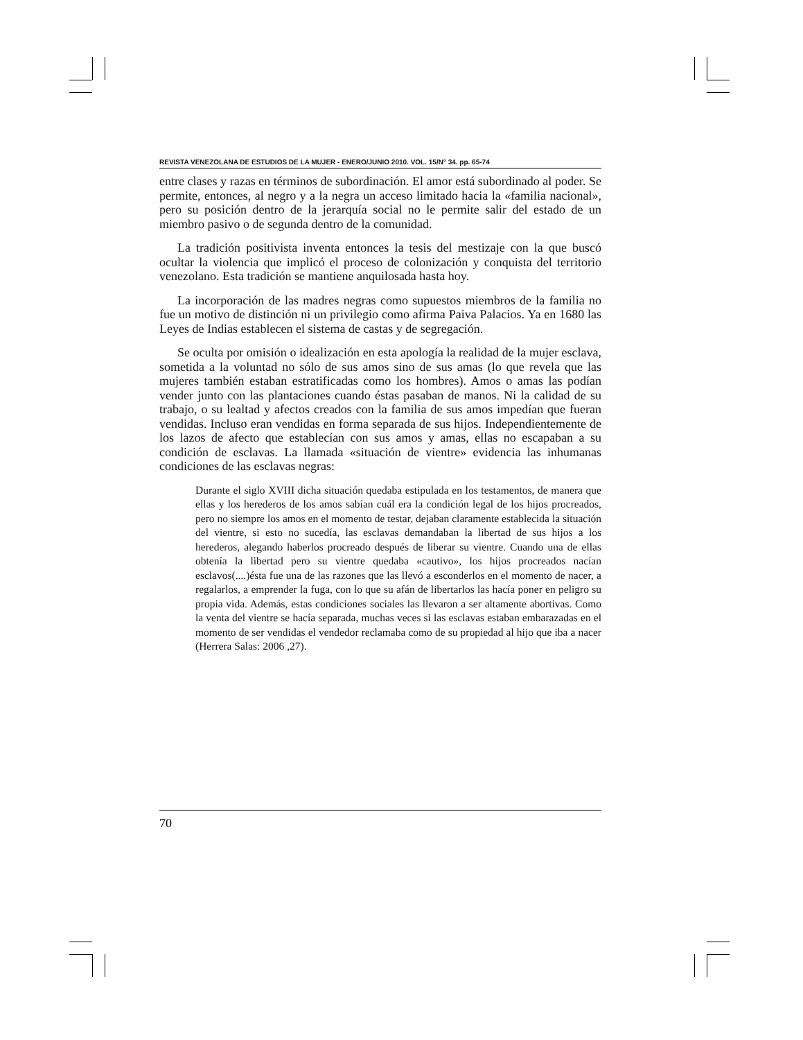REVISTA VENEZOLANA DE ESTUDIOS DE LA MUJER - ENERO/JUNIO 2010. VOL. 15/N° 34. pp. 65-74
entre clases y razas en términos de subordinación. El amor está subordinado al poder. Se permite, entonces, al negro y a la negra un acceso limitado hacia la «familia nacional», pero su posición dentro de la jerarquía social no le permite salir del estado de un miembro pasivo o de segunda dentro de la comunidad.
La tradición positivista inventa entonces la tesis del mestizaje con la que buscó ocultar la violencia que implicó el proceso de colonización y conquista del territorio venezolano. Esta tradición se mantiene anquilosada hasta hoy.
La incorporación de las madres negras como supuestos miembros de la familia no fue un motivo de distinción ni un privilegio como afirma Paiva Palacios. Ya en 1680 las Leyes de Indias establecen el sistema de castas y de segregación.
Se oculta por omisión o idealización en esta apología la realidad de la mujer esclava, sometida a la voluntad no sólo de sus amos sino de sus amas (lo que revela que las mujeres también estaban estratificadas como los hombres). Amos o amas las podían vender junto con las plantaciones cuando éstas pasaban de manos. Ni la calidad de su trabajo, o su lealtad y afectos creados con la familia de sus amos impedían que fueran vendidas. Incluso eran vendidas en forma separada de sus hijos. Independientemente de los lazos de afecto que establecían con sus amos y amas, ellas no escapaban a su condición de esclavas. La llamada «situación de vientre» evidencia las inhumanas condiciones de las esclavas negras:
Durante el siglo XVIII dicha situación quedaba estipulada en los testamentos, de manera que ellas y los herederos de los amos sabían cuál era la condición legal de los hijos procreados, pero no siempre los amos en el momento de testar, dejaban claramente establecida la situación del vientre, si esto no sucedía, las esclavas demandaban la libertad de sus hijos a los herederos, alegando haberlos procreado después de liberar su vientre. Cuando una de ellas obtenía la libertad pero su vientre quedaba «cautivo», los hijos procreados nacían esclavos(....)ésta fue una de las razones que las llevó a esconderlos en el momento de nacer, a regalarlos, a emprender la fuga, con lo que su afán de libertarlos las hacía poner en peligro su propia vida. Además, estas condiciones sociales las llevaron a ser altamente abortivas. Como la venta del vientre se hacía separada, muchas veces si las esclavas estaban embarazadas en el momento de ser vendidas el vendedor reclamaba como de su propiedad al hijo que iba a nacer (Herrera Salas: 2006 ,27).
70